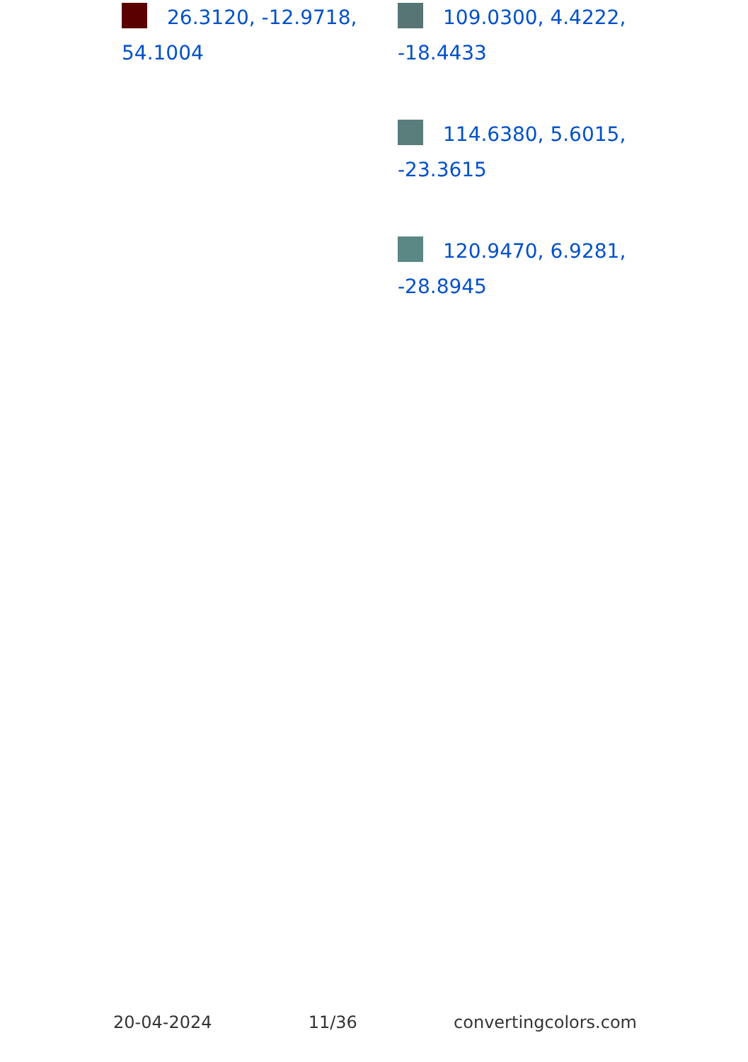26.3120, -12.9718, 54.1004
109.0300, 4.4222, -18.4433
114.6380, 5.6015, -23.3615
120.9470, 6.9281, -28.8945
20-04-2024 11/36 convertingcolors.com